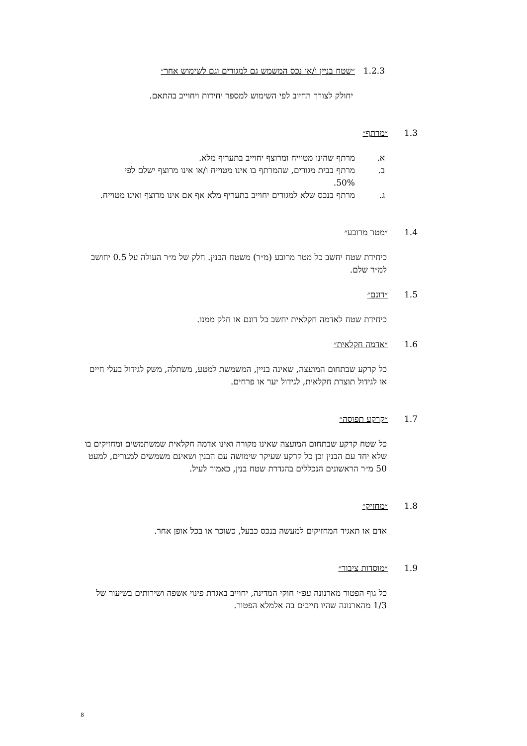1.2.3 ״שטח בניין ו/או נכס המשמש גם למגורים וגם לשימוש אחר״
יחולק לצורך החיוב לפי השימוש למספר יחידות ויחוייב בהתאם.
1.3 ״מרתף״
א. מרתף שהינו מטוייח ומרוצף יחוייב בתעריף מלא.
ב. מרתף בבית מגורים, שהמרתף בו אינו מטוייח ו/או אינו מרוצף ישלם לפי 50%.
ג. מרתף בנכס שלא למגורים יחוייב בתעריף מלא אף אם אינו מרוצף ואינו מטוייח.
1.4 ״מטר מרובע״
כיחידת שטח יחשב כל מטר מרובע (מ״ר) משטח הבנין. חלק של מ״ר העולה על 0.5 יחושב למ״ר שלם.
1.5 ״דונם״
כיחידת שטח לאדמה חקלאית יחשב כל דונם או חלק ממנו.
1.6 ״אדמה חקלאית״
כל קרקע שבתחום המועצה, שאינה בניין, המשמשת למטע, משתלה, משק לגידול בעלי חיים או לגידול תוצרת חקלאית, לגידול יער או פרחים.
1.7 ״קרקע תפוסה״
כל שטח קרקע שבתחום המועצה שאינו מקורה ואינו אדמה חקלאית שמשתמשים ומחזיקים בו שלא יחד עם הבנין וכן כל קרקע שעיקר שימושה עם הבנין ושאינם משמשים למגורים, למעט 50 מ״ר הראשונים הנכללים בהגדרת שטח בנין, כאמור לעיל.
1.8 ״מחזיק״
אדם או תאגיד המחזיקים למעשה בנכס כבעל, כשוכר או בכל אופן אחר.
1.9 ״מוסדות ציבור״
כל גוף הפטור מארנונה עפ״י חוקי המדינה, יחוייב באגרת פינוי אשפה ושירותים בשיעור של 1/3 מהארנונה שהיו חייבים בה אלמלא הפטור.
8